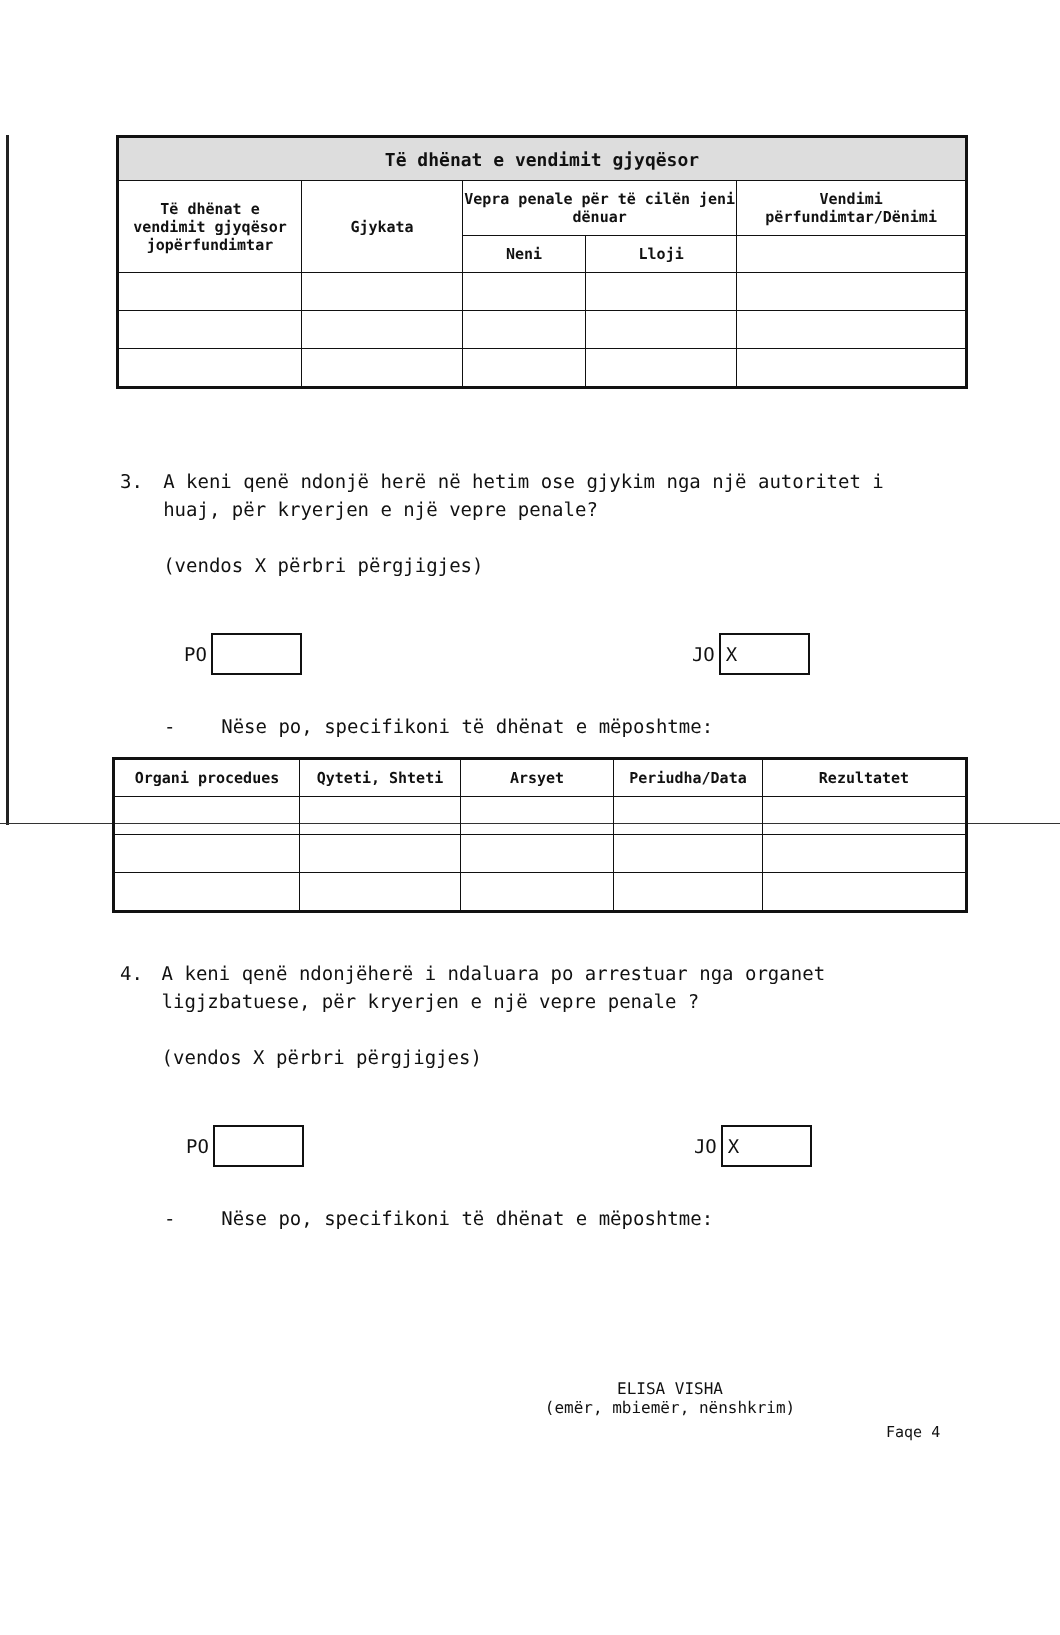| Të dhënat e vendimit gjyqësor | | | | |
| --- | --- | --- | --- | --- |
| Të dhënat e vendimit gjyqësor jopërfundimtar | Gjykata | Vepra penale për të cilën jeni dënuar | | Vendimi përfundimtar/Dënimi |
| | | Neni | Lloji | |
3. A keni qenë ndonjë herë në hetim ose gjykim nga një autoritet i huaj, për kryerjen e një vepre penale?
(vendos X përbri përgjigjes)
PO JO X
- Nëse po, specifikoni të dhënat e mëposhtme:
| Organi procedues | Qyteti, Shteti | Arsyet | Periudha/Data | Rezultatet |
| --- | --- | --- | --- | --- |
4. A keni qenë ndonjëherë i ndaluara po arrestuar nga organet ligjzbatuese, për kryerjen e një vepre penale ?
(vendos X përbri përgjigjes)
PO JO X
- Nëse po, specifikoni të dhënat e mëposhtme:
ELISA VISHA
(emër, mbiemër, nënshkrim)
Faqe 4